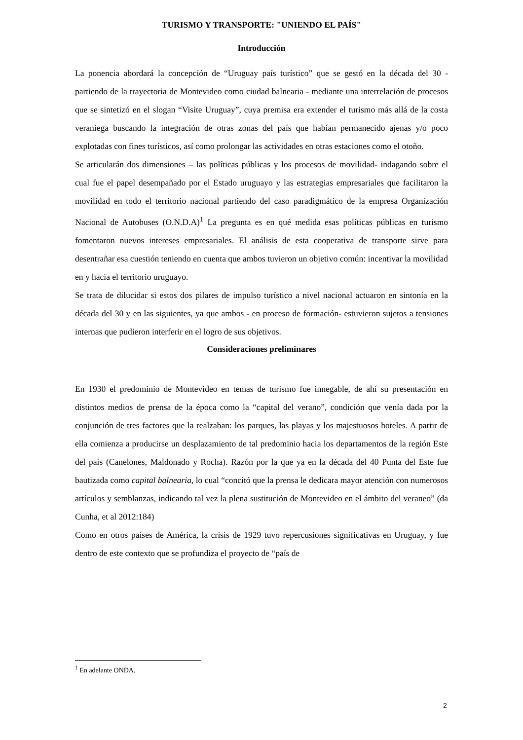TURISMO Y TRANSPORTE: "UNIENDO EL PAÍS"
Introducción
La ponencia abordará la concepción de “Uruguay país turístico” que se gestó en la década del 30 - partiendo de la trayectoria de Montevideo como ciudad balnearia - mediante una interrelación de procesos que se sintetizó en el slogan “Visite Uruguay”, cuya premisa era extender el turismo más allá de la costa veraniega buscando la integración de otras zonas del país que habían permanecido ajenas y/o poco explotadas con fines turísticos, así como prolongar las actividades en otras estaciones como el otoño.
Se articularán dos dimensiones – las políticas públicas y los procesos de movilidad- indagando sobre el cual fue el papel desempañado por el Estado uruguayo y las estrategias empresariales que facilitaron la movilidad en todo el territorio nacional partiendo del caso paradigmático de la empresa Organización Nacional de Autobuses (O.N.D.A)<sup>1</sup> La pregunta es en qué medida esas políticas públicas en turismo fomentaron nuevos intereses empresariales. El análisis de esta cooperativa de transporte sirve para desentrañar esa cuestión teniendo en cuenta que ambos tuvieron un objetivo común: incentivar la movilidad en y hacia el territorio uruguayo.
Se trata de dilucidar si estos dos pilares de impulso turístico a nivel nacional actuaron en sintonía en la década del 30 y en las siguientes, ya que ambos - en proceso de formación- estuvieron sujetos a tensiones internas que pudieron interferir en el logro de sus objetivos.
Consideraciones preliminares
En 1930 el predominio de Montevideo en temas de turismo fue innegable, de ahí su presentación en distintos medios de prensa de la época como la “capital del verano”, condición que venía dada por la conjunción de tres factores que la realzaban: los parques, las playas y los majestuosos hoteles. A partir de ella comienza a producirse un desplazamiento de tal predominio hacia los departamentos de la región Este del país (Canelones, Maldonado y Rocha). Razón por la que ya en la década del 40 Punta del Este fue bautizada como capital balnearia, lo cual “concitó que la prensa le dedicara mayor atención con numerosos artículos y semblanzas, indicando tal vez la plena sustitución de Montevideo en el ámbito del veraneo” (da Cunha, et al 2012:184)
Como en otros países de América, la crisis de 1929 tuvo repercusiones significativas en Uruguay, y fue dentro de este contexto que se profundiza el proyecto de “país de
<sup>1</sup> En adelante ONDA.
2